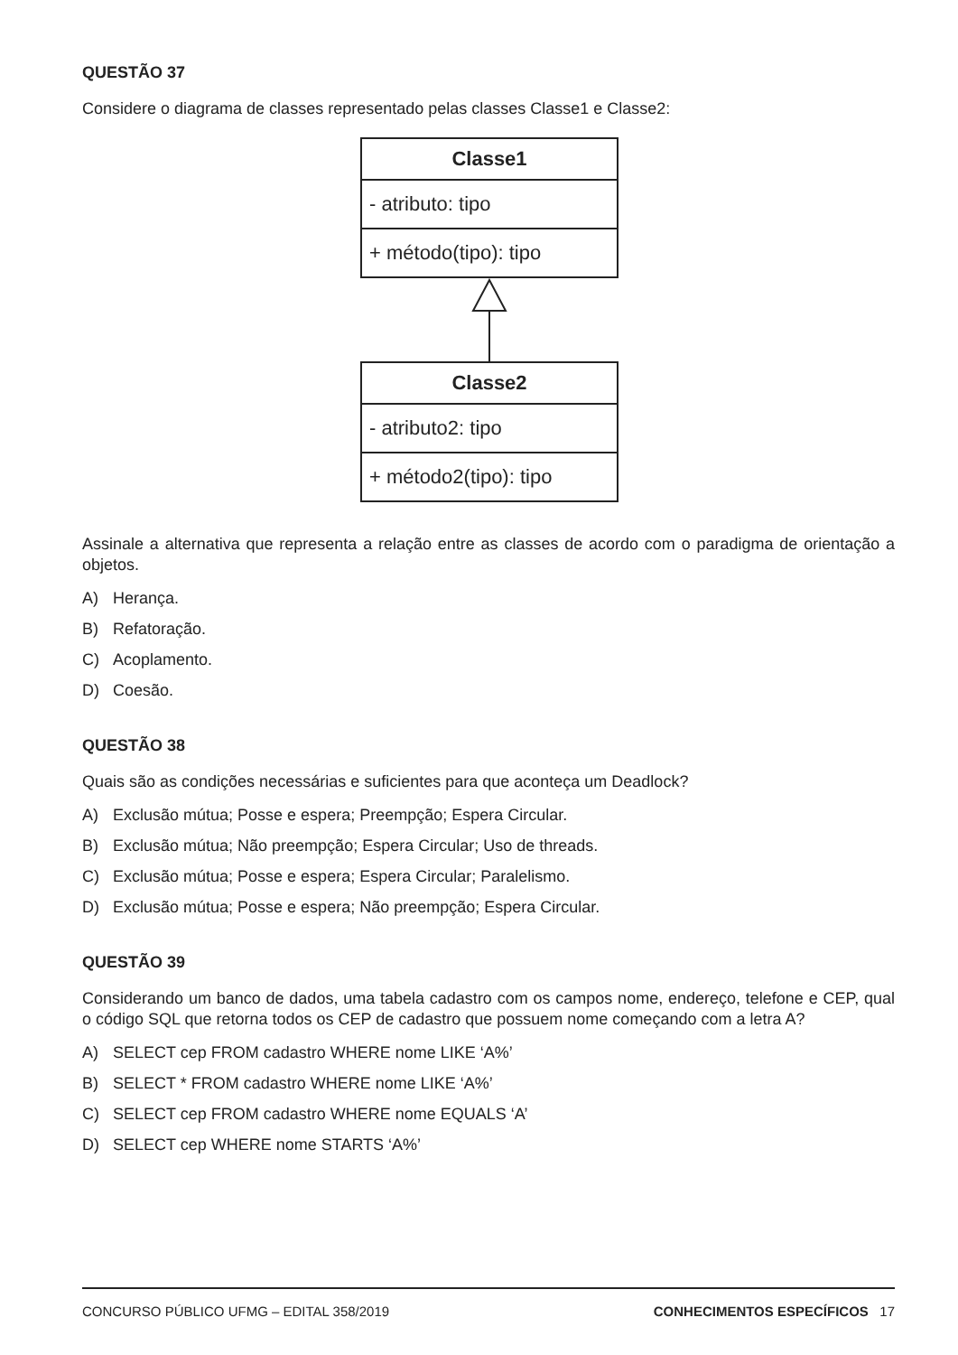QUESTÃO 37
Considere o diagrama de classes representado pelas classes Classe1 e Classe2:
Classe1
- atributo: tipo
+ método(tipo): tipo
Classe2
- atributo2: tipo
+ método2(tipo): tipo
Assinale a alternativa que representa a relação entre as classes de acordo com o paradigma de orientação a objetos.
A) Herança.
B) Refatoração.
C) Acoplamento.
D) Coesão.
QUESTÃO 38
Quais são as condições necessárias e suficientes para que aconteça um Deadlock?
A) Exclusão mútua; Posse e espera; Preempção; Espera Circular.
B) Exclusão mútua; Não preempção; Espera Circular; Uso de threads.
C) Exclusão mútua; Posse e espera; Espera Circular; Paralelismo.
D) Exclusão mútua; Posse e espera; Não preempção; Espera Circular.
QUESTÃO 39
Considerando um banco de dados, uma tabela cadastro com os campos nome, endereço, telefone e CEP, qual o código SQL que retorna todos os CEP de cadastro que possuem nome começando com a letra A?
A) SELECT cep FROM cadastro WHERE nome LIKE ‘A%’
B) SELECT * FROM cadastro WHERE nome LIKE ‘A%’
C) SELECT cep FROM cadastro WHERE nome EQUALS ‘A’
D) SELECT cep WHERE nome STARTS ‘A%’
CONCURSO PÚBLICO UFMG – EDITAL 358/2019 CONHECIMENTOS ESPECÍFICOS 17